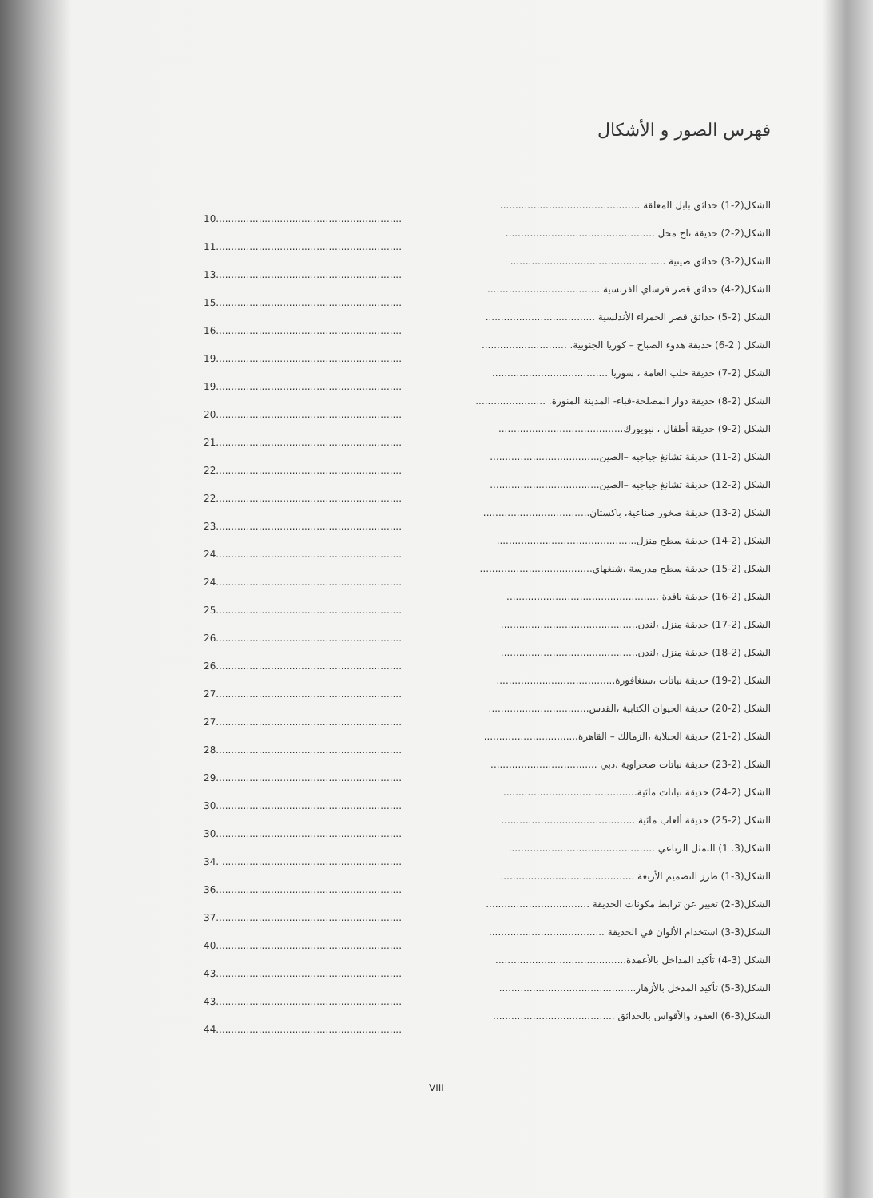فهرس الصور و الأشكال
الشكل(2-1) حدائق بابل المعلقة ..............................................
10.............................................................
الشكل(2-2) حديقة تاج محل .................................................
11.............................................................
الشكل(2-3) حدائق صينية ...................................................
13.............................................................
الشكل(2-4) حدائق قصر فرساي الفرنسية .....................................
15.............................................................
الشكل (2-5) حدائق قصر الحمراء الأندلسية ....................................
16.............................................................
الشكل ( 2-6) حديقة هدوء الصباح – كوريا الجنوبية. ............................
19.............................................................
الشكل (2-7) حديقة حلب العامة ، سوريا ......................................
19.............................................................
الشكل (2-8) حديقة دوار المصلحة-قباء- المدينة المنورة. .......................
20.............................................................
الشكل (2-9) حديقة أطفال ، نيويورك.........................................
21.............................................................
الشكل (2-11) حديقة تشانغ جياجيه –الصين....................................
22.............................................................
الشكل (2-12) حديقة تشانغ جياجيه –الصين....................................
22.............................................................
الشكل (2-13) حديقة صخور صناعية، باكستان...................................
23.............................................................
الشكل (2-14) حديقة سطح منزل..............................................
24.............................................................
الشكل (2-15) حديقة سطح مدرسة ،شنغهاي.....................................
24.............................................................
الشكل (2-16) حديقة نافذة ..................................................
25.............................................................
الشكل (2-17) حديقة منزل ،لندن.............................................
26.............................................................
الشكل (2-18) حديقة منزل ،لندن.............................................
26.............................................................
الشكل (2-19) حديقة نباتات ،سنغافورة.......................................
27.............................................................
الشكل (2-20) حديقة الحيوان الكتابية ،القدس.................................
27.............................................................
الشكل (2-21) حديقة الجبلاية ،الزمالك – القاهرة...............................
28.............................................................
الشكل (2-23) حديقة نباتات صحراوية ،دبي ...................................
29.............................................................
الشكل (2-24) حديقة نباتات مائية............................................
30.............................................................
الشكل (2-25) حديقة ألعاب مائية ............................................
30.............................................................
الشكل(3. 1) التمثل الرباعي ................................................
34. ...........................................................
الشكل(3-1) طرز التصميم الأربعة ............................................
36.............................................................
الشكل(3-2) تعبير عن ترابط مكونات الحديقة ..................................
37.............................................................
الشكل(3-3) استخدام الألوان في الحديقة ......................................
40.............................................................
الشكل (3-4) تأكيد المداخل بالأعمدة...........................................
43.............................................................
الشكل(3-5) تأكيد المدخل بالأزهار.............................................
43.............................................................
الشكل(3-6) العقود والأقواس بالحدائق ........................................
44.............................................................
VIII